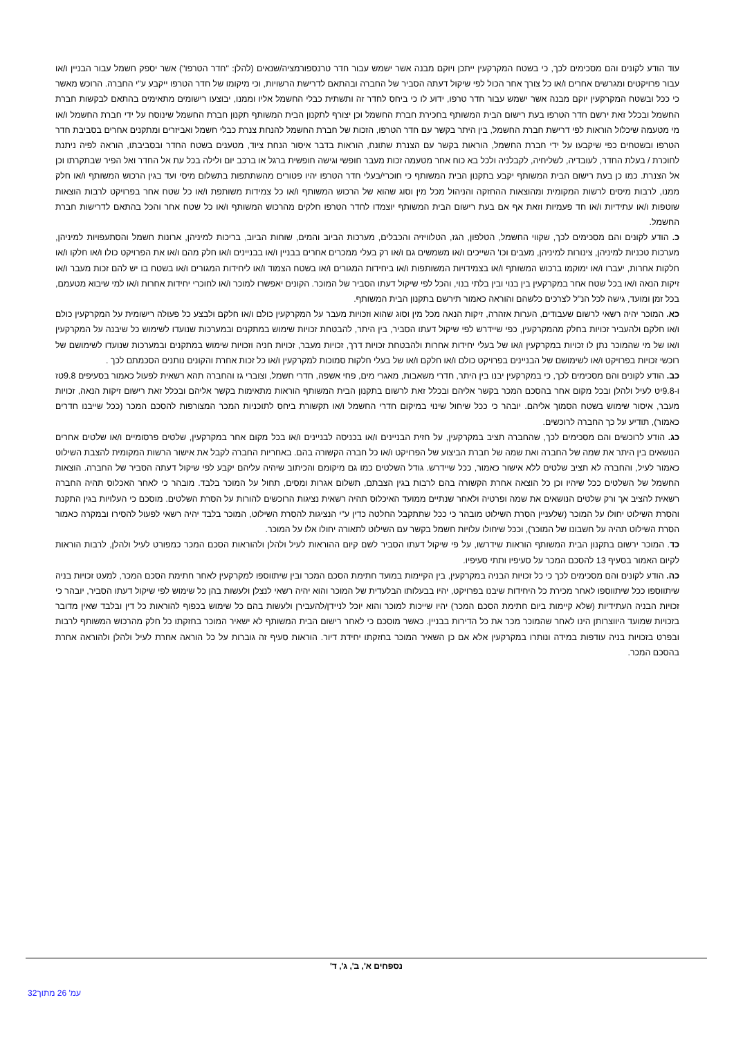עוד הודע לקונים והם מסכימים לכך, כי בשטח המקרקעין ייתכן ויוקם מבנה אשר ישמש עבור חדר טרנספורמציה/שנאים (להלן: "חדר הטרפו") אשר יספק חשמל עבור הבניין ו/או עבור פרויקטים ומגרשים אחרים ו/או כל צורך אחר הכול לפי שיקול דעתה הסביר של החברה ובהתאם לדרישת הרשויות, וכי מיקומו של חדר הטרפו ייקבע ע"י החברה. הרוכש מאשר כי ככל ובשטח המקרקעין יוקם מבנה אשר ישמש עבור חדר טרפו, ידוע לו כי ביחס לחדר זה ותשתית כבלי החשמל אליו וממנו, יבוצעו רישומים מתאימים בהתאם לבקשות חברת החשמל ובכלל זאת ירשם חדר הטרפו בעת רישום הבית המשותף בחכירת חברת החשמל וכן יצורף לתקנון הבית המשותף תקנון חברת החשמל שינוסח על ידי חברת החשמל ו/או מי מטעמה שיכלול הוראות לפי דרישת חברת החשמל, בין היתר בקשר עם חדר הטרפו, הזכות של חברת החשמל להנחת צנרת כבלי חשמל ואביזרים ומתקנים אחרים בסביבת חדר הטרפו ובשטחים כפי שיקבעו על ידי חברת החשמל, הוראות בקשר עם הצנרת שתונח, הוראות בדבר איסור הנחת ציוד, מטענים בשטח החדר ובסביבתו, הוראה לפיה ניתנת לחוכרת / בעלת החדר, לעובדיה, לשליחיה, לקבלניה ולכל בא כוח אחר מטעמה זכות מעבר חופשי וגישה חופשית ברגל או ברכב יום ולילה בכל עת אל החדר ואל הפיר שבתקרתו וכן אל הצנרת. כמו כן בעת רישום הבית המשותף יקבע בתקנון הבית המשותף כי חוכרי/בעלי חדר הטרפו יהיו פטורים מהשתתפות בתשלום מיסי ועד בגין הרכוש המשותף ו/או חלק ממנו, לרבות מיסים לרשות המקומית ומהוצאות ההחזקה והניהול מכל מין וסוג שהוא של הרכוש המשותף ו/או כל צמידות משותפת ו/או כל שטח אחר בפרויקט לרבות הוצאות שוטפות ו/או עתידיות ו/או חד פעמיות וזאת אף אם בעת רישום הבית המשותף יוצמדו לחדר הטרפו חלקים מהרכוש המשותף ו/או כל שטח אחר והכל בהתאם לדרישות חברת החשמל.
כ. הודע לקונים והם מסכימים לכך, שקווי החשמל, הטלפון, הגז, הטלוויזיה והכבלים, מערכות הביוב והמים, שוחות הביוב, בריכות למיניהן, ארונות חשמל והסתעפויות למיניהן, מערכות טכניות למיניהן, צינורות למיניהן, מעבים וכו' השייכים ו/או משמשים גם ו/או רק בעלי ממכרים אחרים בבניין ו/או בבניינים ו/או חלק מהם ו/או את הפרויקט כולו ו/או חלקו ו/או חלקות אחרות, יעברו ו/או ימוקמו ברכוש המשותף ו/או בצמידויות המשותפות ו/או ביחידות המגורים ו/או בשטח הצמוד ו/או ליחידות המגורים ו/או בשטח בו יש להם זכות מעבר ו/או זיקות הנאה ו/או בכל שטח אחר במקרקעין בין בנוי ובין בלתי בנוי, והכל לפי שיקול דעתו הסביר של המוכר. הקונים יאפשרו למוכר ו/או לחוכרי יחידות אחרות ו/או למי שיבוא מטעמם, בכל זמן ומועד, גישה לכל הנ"ל לצרכים כלשהם והוראה כאמור תירשם בתקנון הבית המשותף.
כא. המוכר יהיה רשאי לרשום שעבודים, הערות אזהרה, זיקות הנאה מכל מין וסוג שהוא וזכויות מעבר על המקרקעין כולם ו/או חלקם ולבצע כל פעולה רישומית על המקרקעין כולם ו/או חלקם ולהעביר זכויות בחלק מהמקרקעין, כפי שיידרש לפי שיקול דעתו הסביר, בין היתר, להבטחת זכויות שימוש במתקנים ובמערכות שנועדו לשימוש כל שיבנה על המקרקעין ו/או של מי שהמוכר נתן לו זכויות במקרקעין ו/או של בעלי יחידות אחרות ולהבטחת זכויות דרך, זכויות מעבר, זכויות חניה וזכויות שימוש במתקנים ובמערכות שנועדו לשימושם של רוכשי זכויות בפרויקט ו/או לשימושם של הבניינים בפרויקט כולם ו/או חלקם ו/או של בעלי חלקות סמוכות למקרקעין ו/או כל זכות אחרת והקונים נותנים הסכמתם לכך .
כב. הודע לקונים והם מסכימים לכך, כי במקרקעין יבנו בין היתר, חדרי משאבות, מאגרי מים, פחי אשפה, חדרי חשמל, וצוברי גז והחברה תהא רשאית לפעול כאמור בסעיפים 9.8טז ו-9.8יט לעיל ולהלן ובכל מקום אחר בהסכם המכר בקשר אליהם ובכלל זאת לרשום בתקנון הבית המשותף הוראות מתאימות בקשר אליהם ובכלל זאת רישום זיקות הנאה, זכויות מעבר, איסור שימוש בשטח הסמוך אליהם. יובהר כי ככל שיחול שינוי במיקום חדרי החשמל ו/או תקשורת ביחס לתוכניות המכר המצורפות להסכם המכר (ככל שייבנו חדרים כאמור), תודיע על כך החברה לרוכשים.
כג. הודע לרוכשים והם מסכימים לכך, שהחברה תציב במקרקעין, על חזית הבניינים ו/או בכניסה לבניינים ו/או בכל מקום אחר במקרקעין, שלטים פרסומיים ו/או שלטים אחרים הנושאים בין היתר את שמה של החברה ואת שמה של חברת הביצוע של הפרויקט ו/או כל חברה הקשורה בהם. באחריות החברה לקבל את אישור הרשות המקומית להצבת השילוט כאמור לעיל, והחברה לא תציב שלטים ללא אישור כאמור, ככל שיידרש. גודל השלטים כמו גם מיקומם והכיתוב שיהיה עליהם יקבע לפי שיקול דעתה הסביר של החברה. הוצאות החשמל של השלטים ככל שיהיו וכן כל הוצאה אחרת הקשורה בהם לרבות בגין הצבתם, תשלום אגרות ומסים, תחול על המוכר בלבד. מובהר כי לאחר האכלוס תהיה החברה רשאית להציב אך ורק שלטים הנושאים את שמה ופרטיה ולאחר שנתיים ממועד האיכלוס תהיה רשאית נציגות הרוכשים להורות על הסרת השלטים. מוסכם כי העלויות בגין התקנת והסרת השילוט יחולו על המוכר (שלעניין הסרת השילוט מובהר כי ככל שתתקבל החלטה כדין ע"י הנציגות להסרת השילוט, המוכר בלבד יהיה רשאי לפעול להסירו ובמקרה כאמור הסרת השילוט תהיה על חשבונו של המוכר), וככל שיחולו עלויות חשמל בקשר עם השילוט לתאורה יחולו אלו על המוכר.
כד. המוכר ירשום בתקנון הבית המשותף הוראות שידרשו, על פי שיקול דעתו הסביר לשם קיום ההוראות לעיל ולהלן ולהוראות הסכם המכר כמפורט לעיל ולהלן, לרבות הוראות לקיום האמור בסעיף 13 להסכם המכר על סעיפיו ותתי סעיפיו.
כה. הודע לקונים והם מסכימים לכך כי כל זכויות הבניה במקרקעין, בין הקיימות במועד חתימת הסכם המכר ובין שיתווספו למקרקעין לאחר חתימת הסכם המכר, למעט זכויות בניה שיתווספו ככל שיתווספו לאחר מכירת כל היחידות שיבנו בפרויקט, יהיו בבעלותו הבלעדית של המוכר והוא יהיה רשאי לנצלן ולעשות בהן כל שימוש לפי שיקול דעתו הסביר, יובהר כי זכויות הבניה העתידיות (שלא קיימות ביום חתימת הסכם המכר) יהיו שייכות למוכר והוא יוכל לניידן/להעבירן ולעשות בהם כל שימוש בכפוף להוראות כל דין ובלבד שאין מדובר בזכויות שמועד היווצרותן הינו לאחר שהמוכר מכר את כל הדירות בבניין. כאשר מוסכם כי לאחר רישום הבית המשותף לא ישאיר המוכר בחזקתו כל חלק מהרכוש המשותף לרבות ובפרט בזכויות בניה עודפות במידה ונותרו במקרקעין אלא אם כן השאיר המוכר בחזקתו יחידת דיור. הוראות סעיף זה גוברות על כל הוראה אחרת לעיל ולהלן ולהוראה אחרת בהסכם המכר.
נספחים א', ב', ג', ד'
עמ' 26 מתוך32